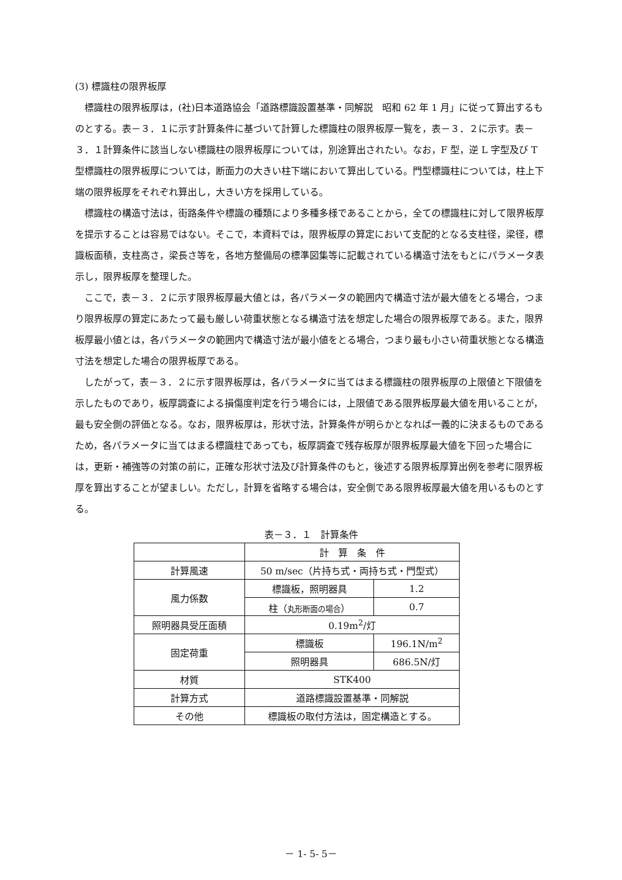(3) 標識柱の限界板厚
標識柱の限界板厚は，(社)日本道路協会「道路標識設置基準・同解説　昭和 62 年 1 月」に従って算出するものとする。表－３．１に示す計算条件に基づいて計算した標識柱の限界板厚一覧を，表－３．２に示す。表－３．１計算条件に該当しない標識柱の限界板厚については，別途算出されたい。なお，F 型，逆 L 字型及び T 型標識柱の限界板厚については，断面力の大きい柱下端において算出している。門型標識柱については，柱上下端の限界板厚をそれぞれ算出し，大きい方を採用している。
標識柱の構造寸法は，街路条件や標識の種類により多種多様であることから，全ての標識柱に対して限界板厚を提示することは容易ではない。そこで，本資料では，限界板厚の算定において支配的となる支柱径，梁径，標識板面積，支柱高さ，梁長さ等を，各地方整備局の標準図集等に記載されている構造寸法をもとにパラメータ表示し，限界板厚を整理した。
ここで，表－３．２に示す限界板厚最大値とは，各パラメータの範囲内で構造寸法が最大値をとる場合，つまり限界板厚の算定にあたって最も厳しい荷重状態となる構造寸法を想定した場合の限界板厚である。また，限界板厚最小値とは，各パラメータの範囲内で構造寸法が最小値をとる場合，つまり最も小さい荷重状態となる構造寸法を想定した場合の限界板厚である。
したがって，表－３．２に示す限界板厚は，各パラメータに当てはまる標識柱の限界板厚の上限値と下限値を示したものであり，板厚調査による損傷度判定を行う場合には，上限値である限界板厚最大値を用いることが，最も安全側の評価となる。なお，限界板厚は，形状寸法，計算条件が明らかとなれば一義的に決まるものであるため，各パラメータに当てはまる標識柱であっても，板厚調査で残存板厚が限界板厚最大値を下回った場合には，更新・補強等の対策の前に，正確な形状寸法及び計算条件のもと，後述する限界板厚算出例を参考に限界板厚を算出することが望ましい。ただし，計算を省略する場合は，安全側である限界板厚最大値を用いるものとする。
表－３．１　計算条件
| | 計 算 条 件 | |
| 計算風速 | 50 m/sec（片持ち式・両持ち式・門型式） | |
| 風力係数 | 標識板，照明器具 | 1.2 |
| | 柱（ 丸形断面の場合 ） | 0.7 |
| 照明器具受圧面積 | 0.19m<sup>2</sup>/灯 | |
| 固定荷重 | 標識板 | 196.1N/m<sup>2</sup> |
| | 照明器具 | 686.5N/灯 |
| 材質 | STK400 | |
| 計算方式 | 道路標識設置基準・同解説 | |
| その他 | 標識板の取付方法は，固定構造とする。 | |
－ 1- 5- 5－